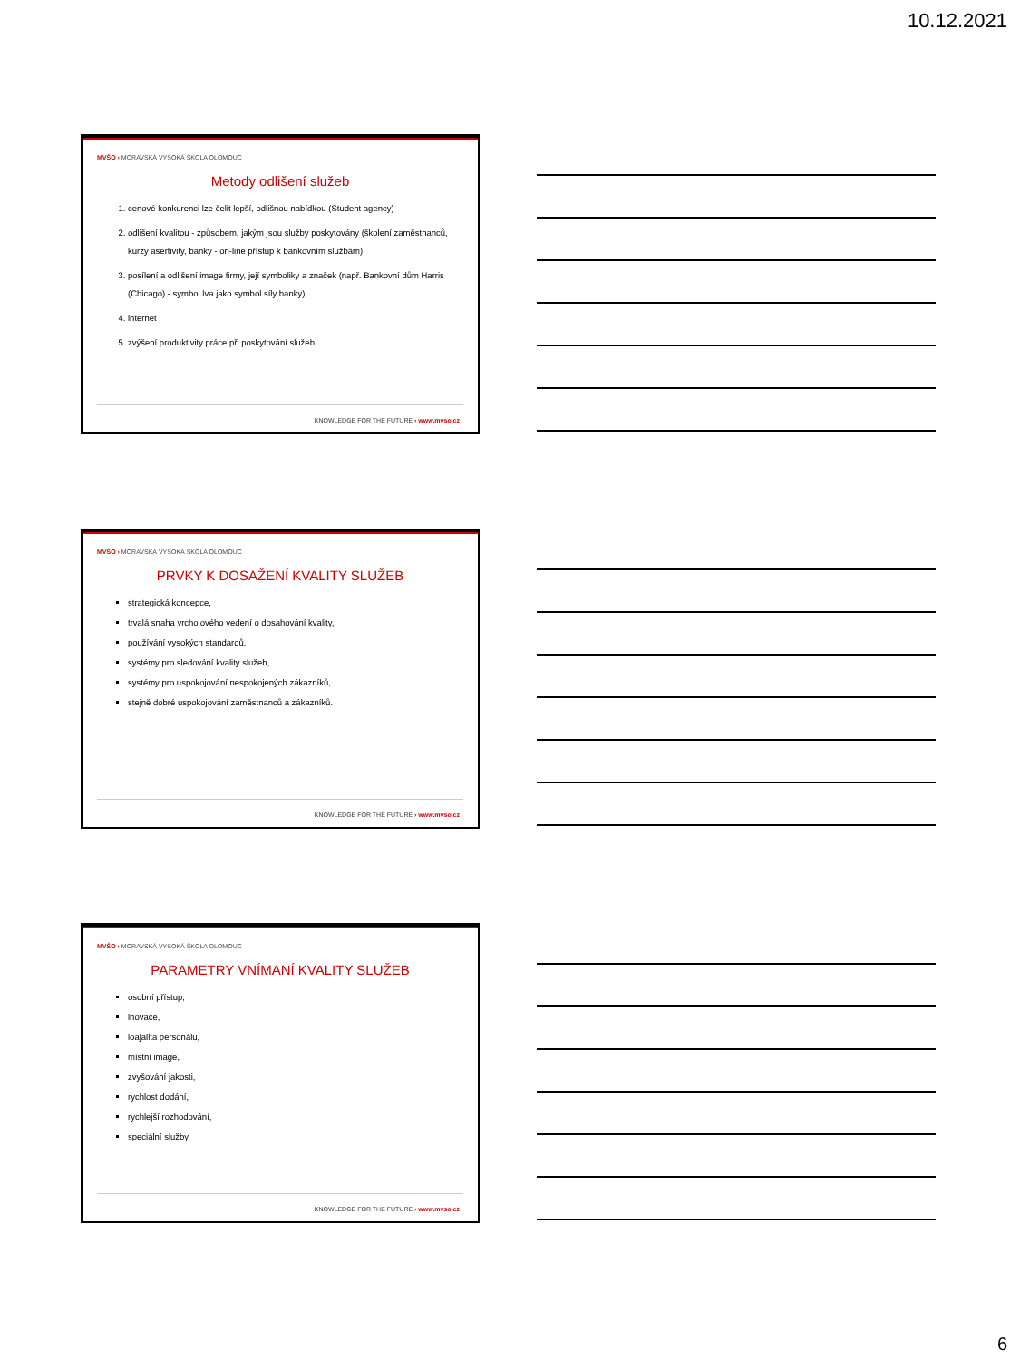10.12.2021
MVŠO › MORAVSKÁ VYSOKÁ ŠKOLA OLOMOUC
Metody odlišení služeb
1. cenové konkurenci lze čelit lepší, odlišnou nabídkou (Student agency)
2. odlišení kvalitou - způsobem, jakým jsou služby poskytovány (školení zaměstnanců, kurzy asertivity, banky - on-line přístup k bankovním službám)
3. posílení a odlišení image firmy, její symboliky a značek (např. Bankovní dům Harris (Chicago) - symbol lva jako symbol síly banky)
4. internet
5. zvýšení produktivity práce při poskytování služeb
KNOWLEDGE FOR THE FUTURE › www.mvso.cz
MVŠO › MORAVSKÁ VYSOKÁ ŠKOLA OLOMOUC
PRVKY K DOSAŽENÍ KVALITY SLUŽEB
strategická koncepce,
trvalá snaha vrcholového vedení o dosahování kvality,
používání vysokých standardů,
systémy pro sledování kvality služeb,
systémy pro uspokojování nespokojených zákazníků,
stejně dobré uspokojování zaměstnanců a zákazníků.
KNOWLEDGE FOR THE FUTURE › www.mvso.cz
MVŠO › MORAVSKÁ VYSOKÁ ŠKOLA OLOMOUC
PARAMETRY VNÍMANÍ KVALITY SLUŽEB
osobní přístup,
inovace,
loajalita personálu,
místní image,
zvyšování jakosti,
rychlost dodání,
rychlejší rozhodování,
speciální služby.
KNOWLEDGE FOR THE FUTURE › www.mvso.cz
6